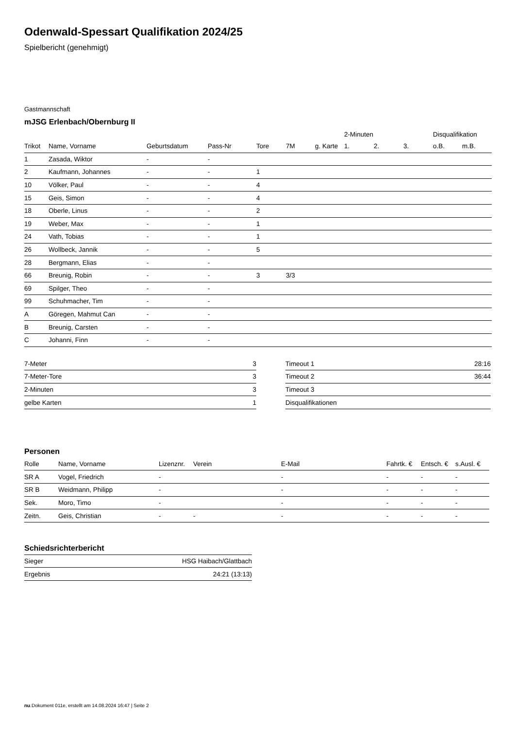Odenwald-Spessart Qualifikation 2024/25
Spielbericht (genehmigt)
Gastmannschaft
mJSG Erlenbach/Obernburg II
| | | | | | | | 2-Minuten | | | Disqualifikation | |
| --- | --- | --- | --- | --- | --- | --- | --- | --- | --- | --- | --- |
| Trikot | Name, Vorname | Geburtsdatum | Pass-Nr | Tore | 7M | g. Karte | 1. | 2. | 3. | o.B. | m.B. |
| 1 | Zasada, Wiktor | - | - | | | | | | | | |
| 2 | Kaufmann, Johannes | - | - | 1 | | | | | | | |
| 10 | Völker, Paul | - | - | 4 | | | | | | | |
| 15 | Geis, Simon | - | - | 4 | | | | | | | |
| 18 | Oberle, Linus | - | - | 2 | | | | | | | |
| 19 | Weber, Max | - | - | 1 | | | | | | | |
| 24 | Vath, Tobias | - | - | 1 | | | | | | | |
| 26 | Wollbeck, Jannik | - | - | 5 | | | | | | | |
| 28 | Bergmann, Elias | - | - | | | | | | | | |
| 66 | Breunig, Robin | - | - | 3 | 3/3 | | | | | | |
| 69 | Spilger, Theo | - | - | | | | | | | | |
| 99 | Schuhmacher, Tim | - | - | | | | | | | | |
| A | Göregen, Mahmut Can | - | - | | | | | | | | |
| B | Breunig, Carsten | - | - | | | | | | | | |
| C | Johanni, Finn | - | - | | | | | | | | |
| 7-Meter | 3 |
| 7-Meter-Tore | 3 |
| 2-Minuten | 3 |
| gelbe Karten | 1 |
| Timeout 1 | 28:16 |
| Timeout 2 | 36:44 |
| Timeout 3 | |
| Disqualifikationen | |
Personen
| Rolle | Name, Vorname | Lizenznr. | Verein | E-Mail | Fahrtk. € | Entsch. € | s.Ausl. € |
| --- | --- | --- | --- | --- | --- | --- | --- |
| SR A | Vogel, Friedrich | - | | - | - | - | - |
| SR B | Weidmann, Philipp | - | | - | - | - | - |
| Sek. | Moro, Timo | - | | - | - | - | - |
| Zeitn. | Geis, Christian | - | - | - | - | - | - |
Schiedsrichterbericht
| Sieger | HSG Haibach/Glattbach |
| Ergebnis | 24:21 (13:13) |
nu.Dokument 011e, erstellt am 14.08.2024 16:47 | Seite 2